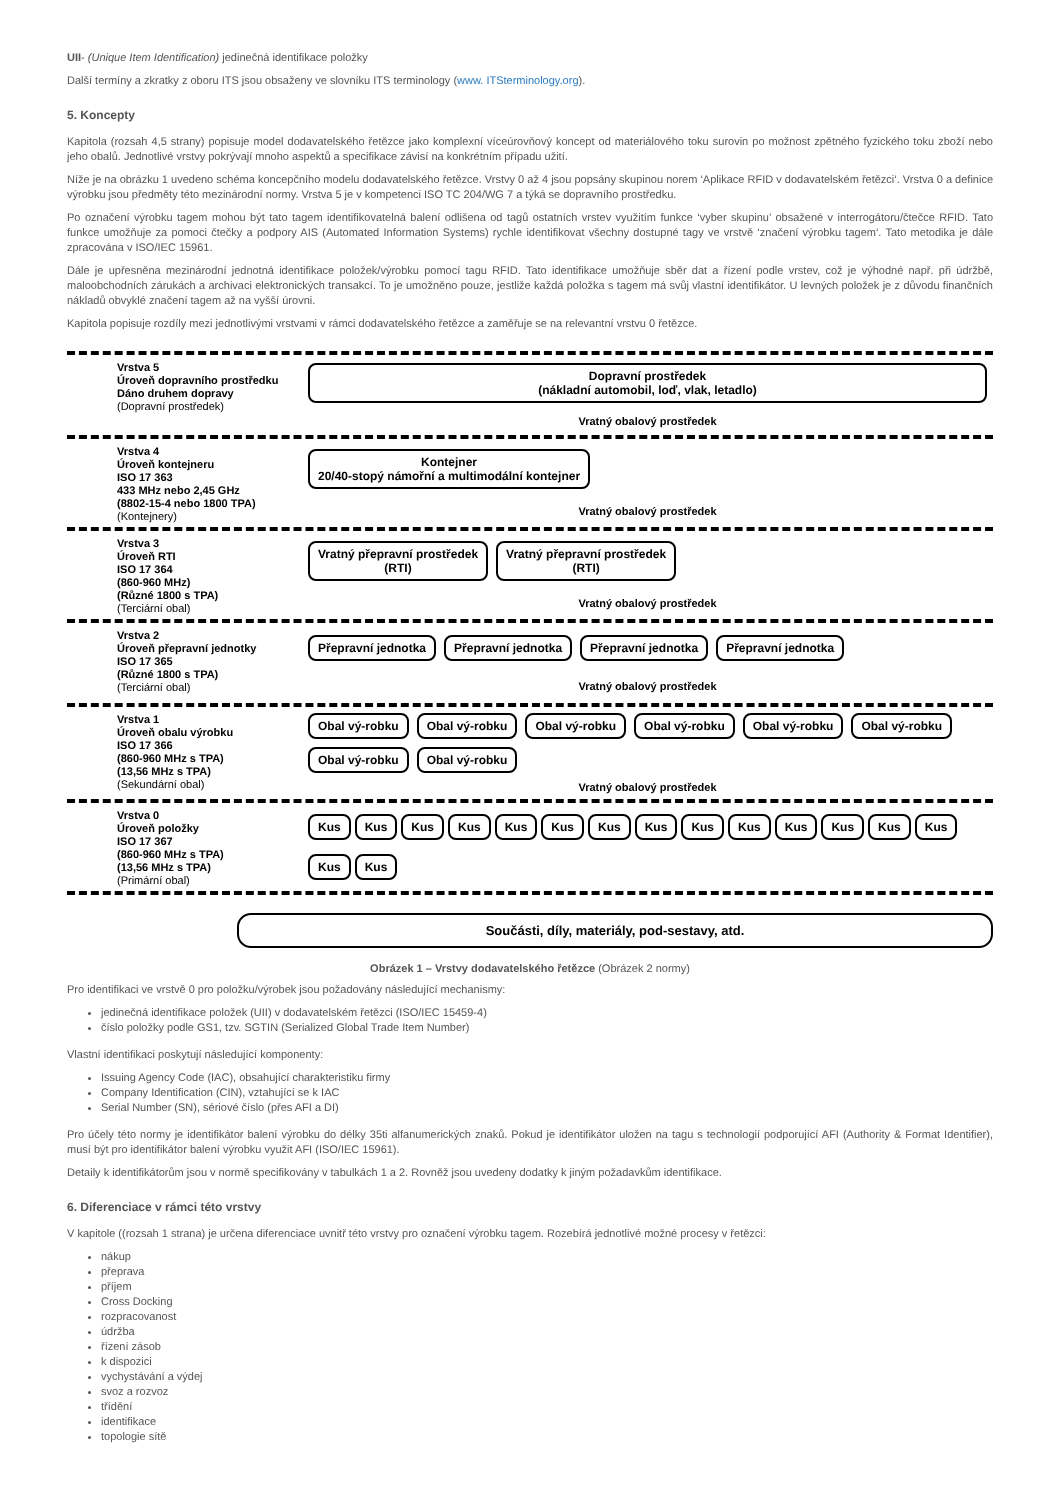UII- (Unique Item Identification) jedinečná identifikace položky
Další termíny a zkratky z oboru ITS jsou obsaženy ve slovníku ITS terminology (www. ITSterminology.org).
5. Koncepty
Kapitola (rozsah 4,5 strany) popisuje model dodavatelského řetězce jako komplexní víceúrovňový koncept od materiálového toku surovin po možnost zpětného fyzického toku zboží nebo jeho obalů. Jednotlivé vrstvy pokrývají mnoho aspektů a specifikace závisí na konkrétním případu užití.
Níže je na obrázku 1 uvedeno schéma koncepčního modelu dodavatelského řetězce. Vrstvy 0 až 4 jsou popsány skupinou norem ‘Aplikace RFID v dodavatelském řetězci‘. Vrstva 0 a definice výrobku jsou předměty této mezinárodní normy. Vrstva 5 je v kompetenci ISO TC 204/WG 7 a týká se dopravního prostředku.
Po označení výrobku tagem mohou být tato tagem identifikovatelná balení odlišena od tagů ostatních vrstev využitím funkce ‘vyber skupinu’ obsažené v interrogátoru/čtečce RFID. Tato funkce umožňuje za pomoci čtečky a podpory AIS (Automated Information Systems) rychle identifikovat všechny dostupné tagy ve vrstvě ‘značení výrobku tagem‘. Tato metodika je dále zpracována v ISO/IEC 15961.
Dále je upřesněna mezinárodní jednotná identifikace položek/výrobku pomocí tagu RFID. Tato identifikace umožňuje sběr dat a řízení podle vrstev, což je výhodné např. při údržbě, maloobchodních zárukách a archivaci elektronických transakcí. To je umožněno pouze, jestliže každá položka s tagem má svůj vlastní identifikátor. U levných položek je z důvodu finančních nákladů obvyklé značení tagem až na vyšší úrovni.
Kapitola popisuje rozdíly mezi jednotlivými vrstvami v rámci dodavatelského řetězce a zaměřuje se na relevantní vrstvu 0 řetězce.
Vrstva 5
Úroveň dopravního prostředku
Dáno druhem dopravy
(Dopravní prostředek)
Dopravní prostředek
(nákladní automobil, loď, vlak, letadlo)
Vratný obalový prostředek
Vrstva 4
Úroveň kontejneru
ISO 17 363
433 MHz nebo 2,45 GHz
(8802-15-4 nebo 1800 TPA)
(Kontejnery)
Kontejner
20/40-stopý námořní a multimodální kontejner
Vratný obalový prostředek
Vrstva 3
Úroveň RTI
ISO 17 364
(860-960 MHz)
(Různé 1800 s TPA)
(Terciární obal)
Vratný přepravní prostředek
(RTI)
Vratný přepravní prostředek
(RTI)
Vratný obalový prostředek
Vrstva 2
Úroveň přepravní jednotky
ISO 17 365
(Různé 1800 s TPA)
(Terciární obal)
Přepravní jednotka
Přepravní jednotka
Přepravní jednotka
Přepravní jednotka
Vratný obalový prostředek
Vrstva 1
Úroveň obalu výrobku
ISO 17 366
(860-960 MHz s TPA)
(13,56 MHz s TPA)
(Sekundární obal)
Obal vý-robku
Obal vý-robku
Obal vý-robku
Obal vý-robku
Obal vý-robku
Obal vý-robku
Obal vý-robku
Obal vý-robku
Vratný obalový prostředek
Vrstva 0
Úroveň položky
ISO 17 367
(860-960 MHz s TPA)
(13,56 MHz s TPA)
(Primární obal)
Kus
Kus
Kus
Kus
Kus
Kus
Kus
Kus
Kus
Kus
Kus
Kus
Kus
Kus
Kus
Kus
Součásti, díly, materiály, pod-sestavy, atd.
Obrázek 1 – Vrstvy dodavatelského řetězce (Obrázek 2 normy)
Pro identifikaci ve vrstvě 0 pro položku/výrobek jsou požadovány následující mechanismy:
jedinečná identifikace položek (UII) v dodavatelském řetězci (ISO/IEC 15459-4)
číslo položky podle GS1, tzv. SGTIN (Serialized Global Trade Item Number)
Vlastní identifikaci poskytují následující komponenty:
Issuing Agency Code (IAC), obsahující charakteristiku firmy
Company Identification (CIN), vztahující se k IAC
Serial Number (SN), sériové číslo (přes AFI a DI)
Pro účely této normy je identifikátor balení výrobku do délky 35ti alfanumerických znaků. Pokud je identifikátor uložen na tagu s technologií podporující AFI (Authority & Format Identifier), musí být pro identifikátor balení výrobku využit AFI (ISO/IEC 15961).
Detaily k identifikátorům jsou v normě specifikovány v tabulkách 1 a 2. Rovněž jsou uvedeny dodatky k jiným požadavkům identifikace.
6. Diferenciace v rámci této vrstvy
V kapitole ((rozsah 1 strana) je určena diferenciace uvnitř této vrstvy pro označení výrobku tagem. Rozebírá jednotlivé možné procesy v řetězci:
nákup
přeprava
příjem
Cross Docking
rozpracovanost
údržba
řízení zásob
k dispozici
vychystávání a výdej
svoz a rozvoz
třídění
identifikace
topologie sítě